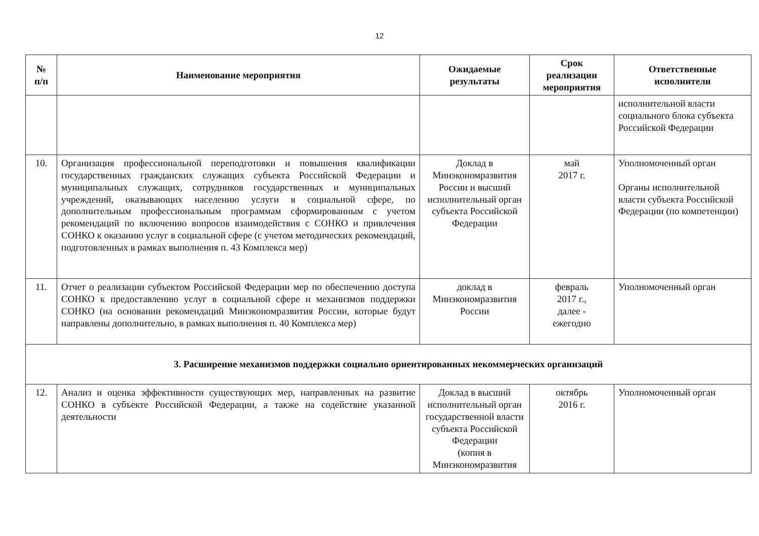12
| № п/п | Наименование мероприятия | Ожидаемые результаты | Срок реализации мероприятия | Ответственные исполнители |
| --- | --- | --- | --- | --- |
| | | | | исполнительной власти социального блока субъекта Российской Федерации |
| 10. | Организация профессиональной переподготовки и повышения квалификации государственных гражданских служащих субъекта Российской Федерации и муниципальных служащих, сотрудников государственных и муниципальных учреждений, оказывающих населению услуги в социальной сфере, по дополнительным профессиональным программам сформированным с учетом рекомендаций по включению вопросов взаимодействия с СОНКО и привлечения СОНКО к оказанию услуг в социальной сфере (с учетом методических рекомендаций, подготовленных в рамках выполнения п. 43 Комплекса мер) | Доклад в Минэкономразвития России и высший исполнительный орган субъекта Российской Федерации | май 2017 г. | Уполномоченный орган Органы исполнительной власти субъекта Российской Федерации (по компетенции) |
| 11. | Отчет о реализации субъектом Российской Федерации мер по обеспечению доступа СОНКО к предоставлению услуг в социальной сфере и механизмов поддержки СОНКО (на основании рекомендаций Минэкономразвития России, которые будут направлены дополнительно, в рамках выполнения п. 40 Комплекса мер) | доклад в Минэкономразвития России | февраль 2017 г., далее - ежегодно | Уполномоченный орган |
| 3. Расширение механизмов поддержки социально ориентированных некоммерческих организаций | | | | |
| 12. | Анализ и оценка эффективности существующих мер, направленных на развитие СОНКО в субъекте Российской Федерации, а также на содействие указанной деятельности | Доклад в высший исполнительный орган государственной власти субъекта Российской Федерации (копия в Минэкономразвития | октябрь 2016 г. | Уполномоченный орган |